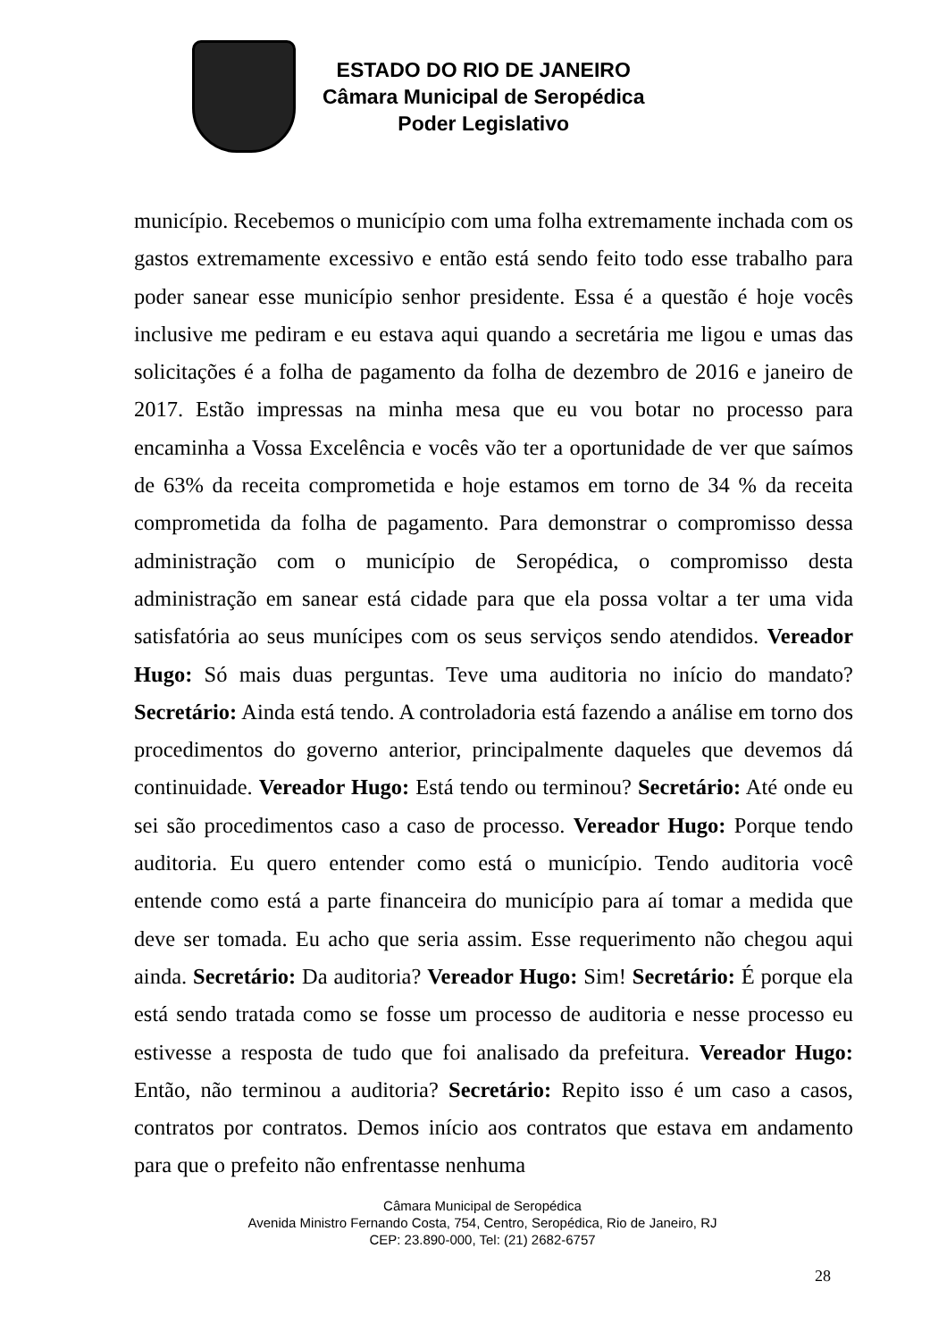ESTADO DO RIO DE JANEIRO
Câmara Municipal de Seropédica
Poder Legislativo
município. Recebemos o município com uma folha extremamente inchada com os gastos extremamente excessivo e então está sendo feito todo esse trabalho para poder sanear esse município senhor presidente. Essa é a questão é hoje vocês inclusive me pediram e eu estava aqui quando a secretária me ligou e umas das solicitações é a folha de pagamento da folha de dezembro de 2016 e janeiro de 2017. Estão impressas na minha mesa que eu vou botar no processo para encaminha a Vossa Excelência e vocês vão ter a oportunidade de ver que saímos de 63% da receita comprometida e hoje estamos em torno de 34 % da receita comprometida da folha de pagamento. Para demonstrar o compromisso dessa administração com o município de Seropédica, o compromisso desta administração em sanear está cidade para que ela possa voltar a ter uma vida satisfatória ao seus munícipes com os seus serviços sendo atendidos. Vereador Hugo: Só mais duas perguntas. Teve uma auditoria no início do mandato? Secretário: Ainda está tendo. A controladoria está fazendo a análise em torno dos procedimentos do governo anterior, principalmente daqueles que devemos dá continuidade. Vereador Hugo: Está tendo ou terminou? Secretário: Até onde eu sei são procedimentos caso a caso de processo. Vereador Hugo: Porque tendo auditoria. Eu quero entender como está o município. Tendo auditoria você entende como está a parte financeira do município para aí tomar a medida que deve ser tomada. Eu acho que seria assim. Esse requerimento não chegou aqui ainda. Secretário: Da auditoria? Vereador Hugo: Sim! Secretário: É porque ela está sendo tratada como se fosse um processo de auditoria e nesse processo eu estivesse a resposta de tudo que foi analisado da prefeitura. Vereador Hugo: Então, não terminou a auditoria? Secretário: Repito isso é um caso a casos, contratos por contratos. Demos início aos contratos que estava em andamento para que o prefeito não enfrentasse nenhuma
Câmara Municipal de Seropédica
Avenida Ministro Fernando Costa, 754, Centro, Seropédica, Rio de Janeiro, RJ
CEP: 23.890-000, Tel: (21) 2682-6757
28